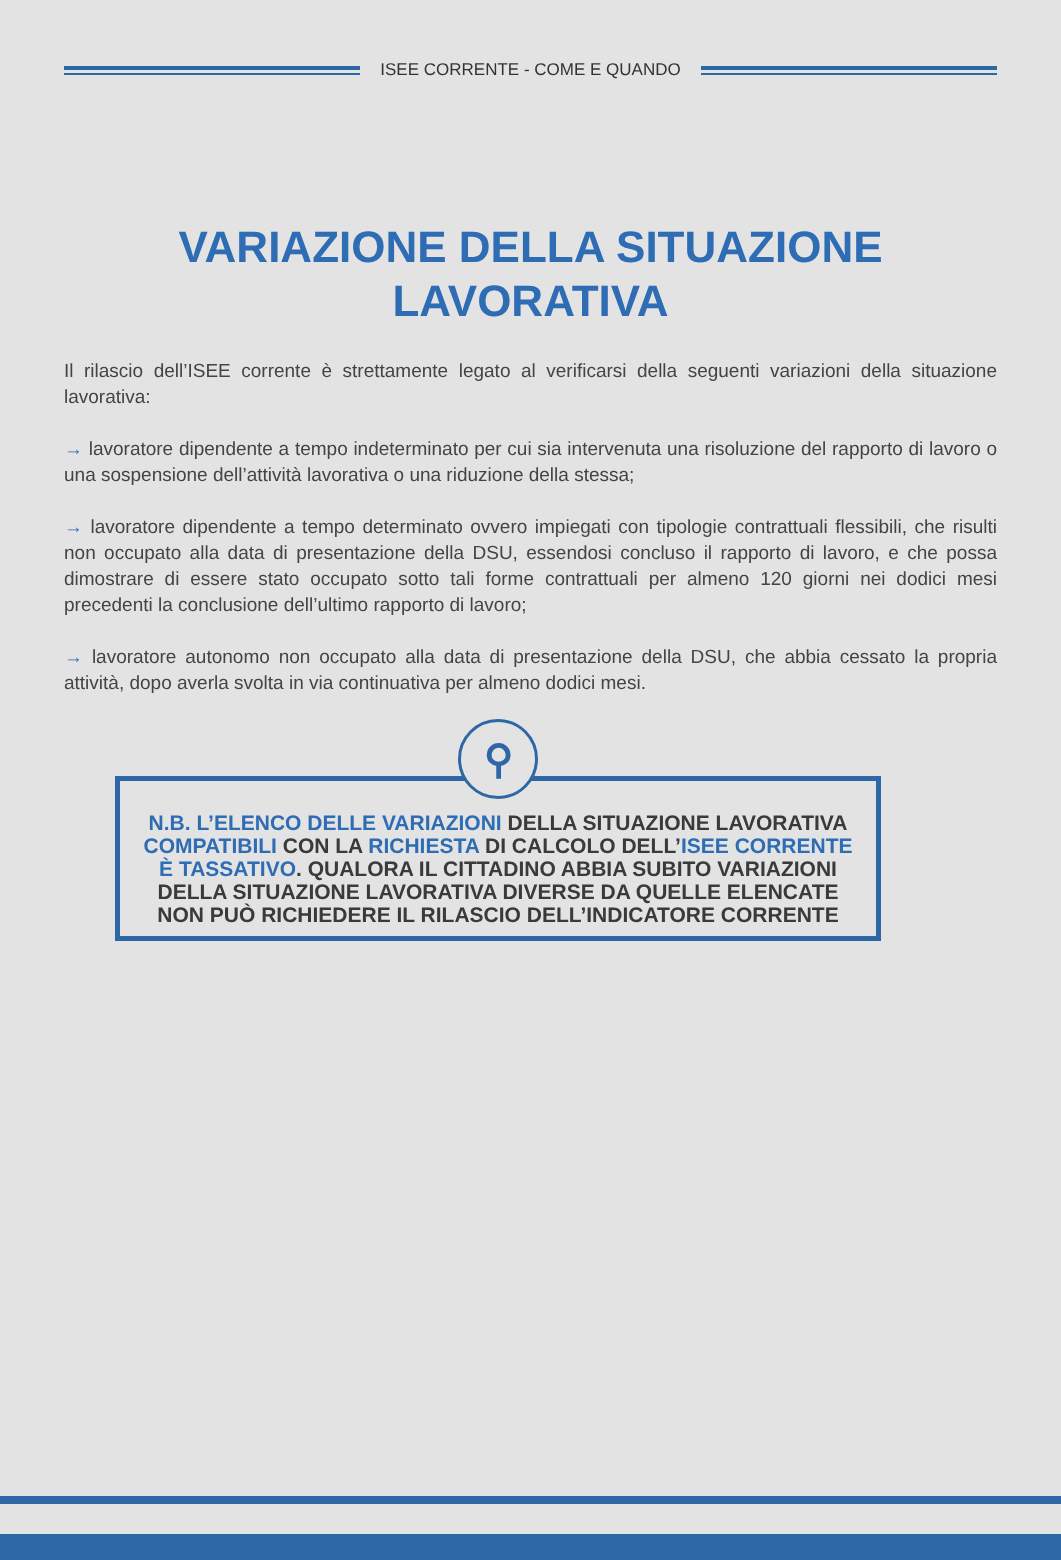ISEE CORRENTE - COME E QUANDO
VARIAZIONE DELLA SITUAZIONE
LAVORATIVA
Il rilascio dell’ISEE corrente è strettamente legato al verificarsi della seguenti variazioni della situazione lavorativa:
→ lavoratore dipendente a tempo indeterminato per cui sia intervenuta una risoluzione del rapporto di lavoro o una sospensione dell’attività lavorativa o una riduzione della stessa;
→ lavoratore dipendente a tempo determinato ovvero impiegati con tipologie contrattuali flessibili, che risulti non occupato alla data di presentazione della DSU, essendosi concluso il rapporto di lavoro, e che possa dimostrare di essere stato occupato sotto tali forme contrattuali per almeno 120 giorni nei dodici mesi precedenti la conclusione dell’ultimo rapporto di lavoro;
→ lavoratore autonomo non occupato alla data di presentazione della DSU, che abbia cessato la propria attività, dopo averla svolta in via continuativa per almeno dodici mesi.
⚲
N.B. L’ELENCO DELLE VARIAZIONI DELLA SITUAZIONE LAVORATIVA COMPATIBILI CON LA RICHIESTA DI CALCOLO DELL’ISEE CORRENTE È TASSATIVO. QUALORA IL CITTADINO ABBIA SUBITO VARIAZIONI DELLA SITUAZIONE LAVORATIVA DIVERSE DA QUELLE ELENCATE NON PUÒ RICHIEDERE IL RILASCIO DELL’INDICATORE CORRENTE